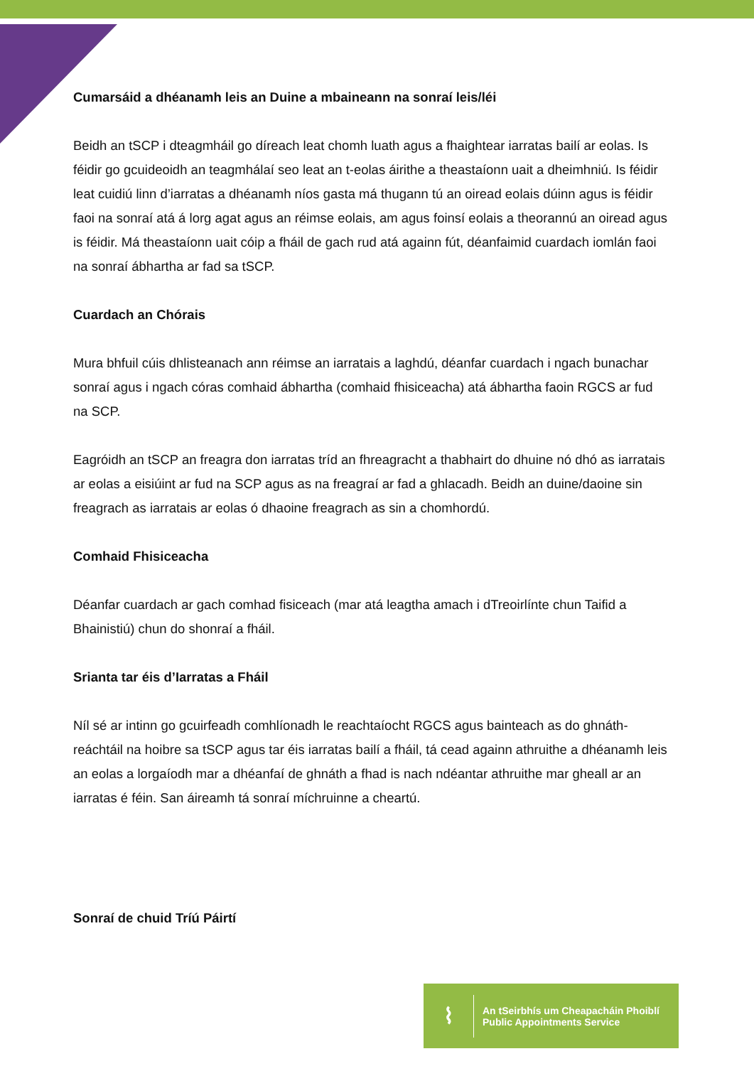Cumarsáid a dhéanamh leis an Duine a mbaineann na sonraí leis/léi
Beidh an tSCP i dteagmháil go díreach leat chomh luath agus a fhaightear iarratas bailí ar eolas. Is féidir go gcuideoidh an teagmhálaí seo leat an t-eolas áirithe a theastaíonn uait a dheimhniú. Is féidir leat cuidiú linn d’iarratas a dhéanamh níos gasta má thugann tú an oiread eolais dúinn agus is féidir faoi na sonraí atá á lorg agat agus an réimse eolais, am agus foinsí eolais a theorannú an oiread agus is féidir. Má theastaíonn uait cóip a fháil de gach rud atá againn fút, déanfaimid cuardach iomlán faoi na sonraí ábhartha ar fad sa tSCP.
Cuardach an Chórais
Mura bhfuil cúis dhlisteanach ann réimse an iarratais a laghdú, déanfar cuardach i ngach bunachar sonraí agus i ngach córas comhaid ábhartha (comhaid fhisiceacha) atá ábhartha faoin RGCS ar fud na SCP.
Eagróidh an tSCP an freagra don iarratas tríd an fhreagracht a thabhairt do dhuine nó dhó as iarratais ar eolas a eisiúint ar fud na SCP agus as na freagraí ar fad a ghlacadh. Beidh an duine/daoine sin freagrach as iarratais ar eolas ó dhaoine freagrach as sin a chomhordú.
Comhaid Fhisiceacha
Déanfar cuardach ar gach comhad fisiceach (mar atá leagtha amach i dTreoirlínte chun Taifid a Bhainistiú) chun do shonraí a fháil.
Srianta tar éis d’Iarratas a Fháil
Níl sé ar intinn go gcuirfeadh comhlíonadh le reachtaíocht RGCS agus bainteach as do ghnáth-reáchtáil na hoibre sa tSCP agus tar éis iarratas bailí a fháil, tá cead againn athruithe a dhéanamh leis an eolas a lorgaíodh mar a dhéanfaí de ghnáth a fhad is nach ndéantar athruithe mar gheall ar an iarratas é féin. San áireamh tá sonraí míchruinne a cheartú.
Sonraí de chuid Tríú Páirtí
⌇
An tSeirbhís um Cheapacháin Phoiblí
Public Appointments Service